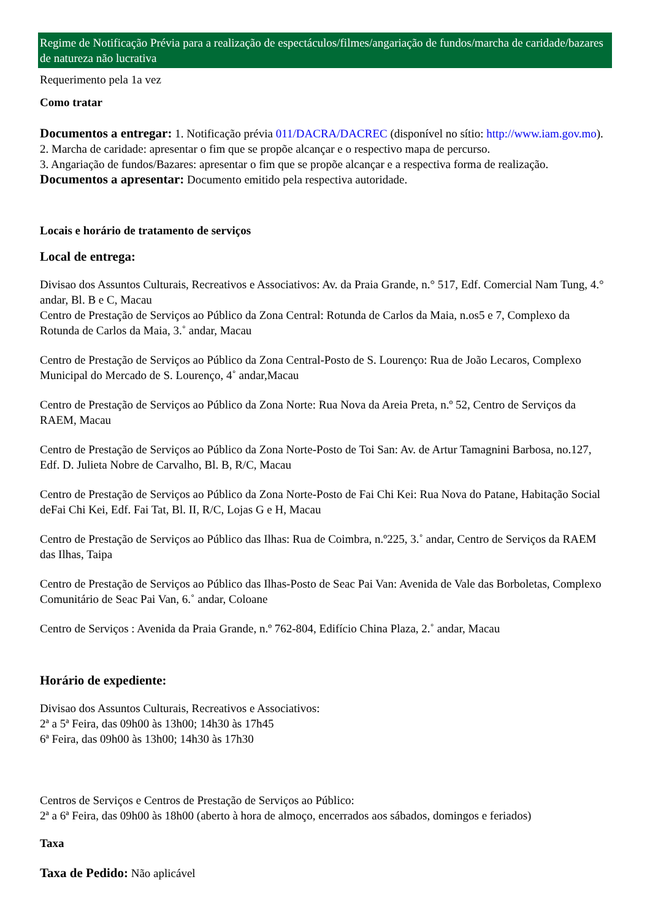Regime de Notificação Prévia para a realização de espectáculos/filmes/angariação de fundos/marcha de caridade/bazares de natureza não lucrativa
Requerimento pela 1a vez
Como tratar
Documentos a entregar: 1. Notificação prévia 011/DACRA/DACREC (disponível no sítio: http://www.iam.gov.mo).
2. Marcha de caridade: apresentar o fim que se propõe alcançar e o respectivo mapa de percurso.
3. Angariação de fundos/Bazares: apresentar o fim que se propõe alcançar e a respectiva forma de realização.
Documentos a apresentar: Documento emitido pela respectiva autoridade.
Locais e horário de tratamento de serviços
Local de entrega:
Divisao dos Assuntos Culturais, Recreativos e Associativos: Av. da Praia Grande, n.° 517, Edf. Comercial Nam Tung, 4.° andar, Bl. B e C, Macau
Centro de Prestação de Serviços ao Público da Zona Central: Rotunda de Carlos da Maia, n.os5 e 7, Complexo da Rotunda de Carlos da Maia, 3.˚ andar, Macau
Centro de Prestação de Serviços ao Público da Zona Central-Posto de S. Lourenço: Rua de João Lecaros, Complexo Municipal do Mercado de S. Lourenço, 4˚ andar,Macau
Centro de Prestação de Serviços ao Público da Zona Norte: Rua Nova da Areia Preta, n.º 52, Centro de Serviços da RAEM, Macau
Centro de Prestação de Serviços ao Público da Zona Norte-Posto de Toi San: Av. de Artur Tamagnini Barbosa, no.127, Edf. D. Julieta Nobre de Carvalho, Bl. B, R/C, Macau
Centro de Prestação de Serviços ao Público da Zona Norte-Posto de Fai Chi Kei: Rua Nova do Patane, Habitação Social deFai Chi Kei, Edf. Fai Tat, Bl. II, R/C, Lojas G e H, Macau
Centro de Prestação de Serviços ao Público das Ilhas: Rua de Coimbra, n.º225, 3.˚ andar, Centro de Serviços da RAEM das Ilhas, Taipa
Centro de Prestação de Serviços ao Público das Ilhas-Posto de Seac Pai Van: Avenida de Vale das Borboletas, Complexo Comunitário de Seac Pai Van, 6.˚ andar, Coloane
Centro de Serviços : Avenida da Praia Grande, n.º 762-804, Edifício China Plaza, 2.˚ andar, Macau
Horário de expediente:
Divisao dos Assuntos Culturais, Recreativos e Associativos:
2ª a 5ª Feira, das 09h00 às 13h00; 14h30 às 17h45
6ª Feira, das 09h00 às 13h00; 14h30 às 17h30
Centros de Serviços e Centros de Prestação de Serviços ao Público:
2ª a 6ª Feira, das 09h00 às 18h00 (aberto à hora de almoço, encerrados aos sábados, domingos e feriados)
Taxa
Taxa de Pedido: Não aplicável